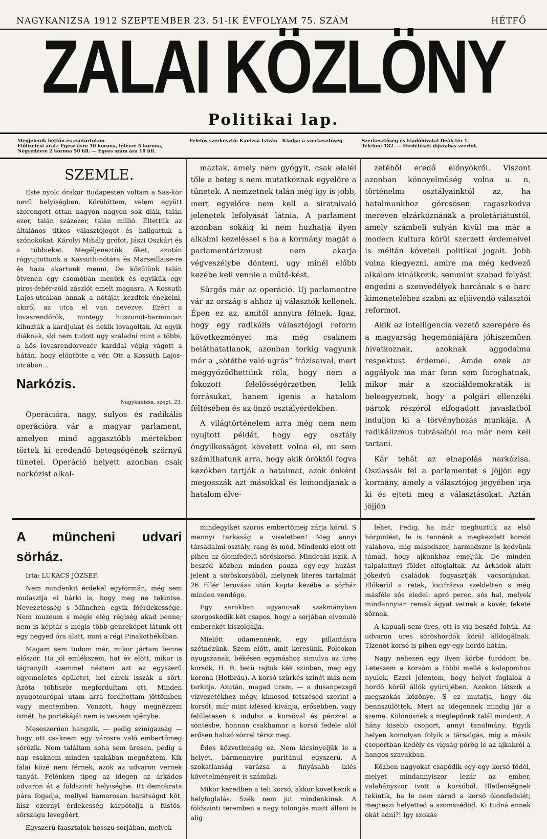NAGYKANIZSA 1912 SZEPTEMBER 23. 51-IK ÉVFOLYAM 75. SZÁM HÉTFŐ
ZALAI KÖZLÖNY
Politikai lap.
Megjelenik hétfőn és csütörtökön.
Előfizetési árak: Egész évre 10 korona, félévre 5 korona, Negyedévre 2 korona 50 fill. — Egyes szám ára 10 fill.
Felelős szerkesztő: Kanizsa István Kiadja: a szerkesztőség.
Szerkesztőség és kiadóhivatal Deák-tér 1.
Telefon: 182. — Hirdetések díjszabás szerint.
SZEMLE.
Este nyolc órakor Budapesten voltam a Sas-kör nevű helyiségben. Körülöttem, velem együtt szorongott ottan nagyon nagyon sok diák, talán ezer, talán százezer, talán millió. Éltettük az általános titkos választójogot és hallgattuk a szónokokat: Károlyi Mihály grófot, Jászi Oszkárt és a többieket. Megéljeneztük őket, azután rágyujtottunk a Kossuth-nótára és Marseillaise-re és haza akartunk menni. De közülünk talán ötvenen egy csomóban mentek és egyikük egy piros-fehér-zöld zászlót emelt magasra. A Kossuth Lajos-utcában annak a nótáját kezdték énekelni, akiről az utca el van nevezve. Ezért a lovasrendőrök, mintegy huszonöt-harmincan kihuzták a kardjukat és nekik lovagoltak. Az egyik diáknak, ski nem tudott ugy szaladni mint a többi, a hős lovasrendőrvezér karddal végig vágott a hátán, hogy elöntötte a vér. Ott a Kossuth Lajos-utcában...
Narkózis.
Nagykanizsa, szept. 23.
Operációra, nagy, sulyos és radikális operációra vár a magyar parlament, amelyen mind aggasztóbb mértékben törtek ki eredendő betegségének szörnyű tünetei. Operáció helyett azonban csak narkózist alkal-
maztak, amely nem gyógyit, csak elalél tőle a beteg s nem mutatkoznak egyelőre a tünetek. A nemzetnek talán még igy is jobb, mert egyelőre nem kell a siratnivaló jelenetek lefolyását látnia. A parlament azonban sokáig ki nem huzhatja ilyen alkalmi kezeléssel s ha a kormány magát a parlamentárizmust nem akarja végveszélybe dönteni, ugy minél előbb kezébe kell vennie a műtő-kést.
Sürgős már az operáció. Uj parlamentre vár az ország s ahhoz uj választók kellenek. Épen ez az, amitől annyira félnek. Igaz, hogy egy radikális választójogi reform következményei ma még csaknem beláthatatlanok, azonban torkig vagyunk már a „sötétbe való ugrás” frázisaival, mert meggyőződhettünk róla, hogy nem a fokozott felelősségérzetben lelik forrásukat, hanem igenis a hatalom féltésében és az önző osztályérdekben.
A világtörténelem arra még nem nem nyujtott példát, hogy egy osztály öngyilkosságot követett volna el, mi sem számithatunk arra, hogy akik öröktől fogva kezökben tartják a hatalmat, azok önként megosszák azt másokkal és lemondjanak a hatalom élve-
zetéből eredő előnyökről. Viszont azonban könnyelműség volna u. n. történelmi osztályainktól az, ha hatalmunkhoz görcsösen ragaszkodva mereven elzárkóznának a proletáriátustól, amely számbeli sulyán kivül ma már a modern kultura körül szerzett érdemeivel is méltán követeli politikai jogait. Jobb volna kiegyezni, amire ma még kedvező alkalom kinálkozik, semmint szabad folyást engedni a szenvedélyek harcának s e harc kimeneteléhez szabni az eljövendő választói reformot.
Akik az intelligencia vezető szerepére és a magyarság hegemóniájára jóhiszeműen hivatkoznak, azoknak aggodalma respektust érdemel. Ámde ezek az aggályok ma már fenn sem foroghatnak, mikor már a szociáldemokraták is beleegyeznek, hogy a polgári ellenzéki pártok részéről elfogadott javaslatból induljon ki a törvényhozás munkája. A radikálizmus tulzásaitól ma már nem kell tartani.
Kár tehát az elnapolás narkózisa. Oszlassák fel a parlamentet s jöjjön egy kormány, amely a választójog jegyében irja ki és ejteti meg a választásokat. Aztán jöjjön
A müncheni udvari sörház.
Irta: LUKÁCS JÓZSEF.
Nem mindenkit érdekel egyformán, még sem mulasztja el bárki is, hogy meg ne tekintse. Nevezetesség s München egyik főérdekessége. Nem muzeum s mégis elég régiség akad benne; nem is képtár s mégis több genreképet látunk ott egy negyed óra alatt, mint a régi Pinakothékában.
Magam sem tudom már, mikor jártam benne először. Ha jól emlékszem, hat év előtt, mikor is tágranyilt szemmel néztem azt az egyszerű egyemeletes épületet, hol ezrek isszák a sört. Azóta többször megfordultam ott. Minden nyugoteurópai utam arra fordítottam jöttömben vagy mentemben. Vonzott, hogy megnézzem ismét, ha portékáját nem is veszem igénybe.
Meseszerűen hangzik, — pedig szinigazság — hogy ott csaknem egy városra való embertömeg sörözik. Nem találtam soha sem üresen, pedig a nap csaknem minden szakában megnéztem. Kik falai közé nem férnek, azok az udvaron vernek tanyát. Félénken tipeg az idegen az árkádos udvaron át a földszinti helyiségbe. Itt demokrata pára fogadja, mellyel hamarosan barátságot köt, hisz ezernyi érdekesség kárpótolja a füstös, sörszagu levegőért.
Egyszerű faasztalok hosszu sorjában, melyek
mindegyikét szoros embertömeg zárja körül. S mennyi tarkaság a viseletben! Meg annyi társadalmi osztály, rang és mód. Mindenki előtt ott pihen az ólomfedelü söröskorsó. Mindenki iszik. A beszéd közben minden pauza egy-egy huzást jelent a söröskorsóból, melynek literes tartalmát 26 fillér lerovása után kapta kezébe a sörház minden vendége.
Egy sarokban ugyancsak szakmányban szorgoskodik két csapos, hogy a sorjában elvonuló emberekét kiszolgálja.
Mielőtt odamennénk, egy pillantásra szétnézünk. Szem előtt, amit keresünk. Polcokon nyugszanak, békésen egymáshoz simulva az üres korsók. H. B. betü rajtuk kék szinben, meg egy korona (Hofbräu). A korsó szürkés szinét más nem tarkitja. Azután, magad uram, — a dusanpezsgő vizvezetékhez mégy, kimosod tetszésed szerint a korsót, már mint izlésed kivánja, erősebben, vagy felületesen s indulsz a korsóval és pénzzel a söntésbe, honnan csakhamar a korsó fedele alól erősen habzó sörrel térsz meg.
Édes közvetlenség ez. Nem kicsinyeljük le a helyet, bármennyire puritánul egyszerű. A szokatlanság varázsa a finyásabb izlés követelményeit is számüzi.
Mikor kezedben a teli korsó, akkor következik a helyfoglalás. Szék nem jut mindenkinek. A földszinti teremben a nagy tolongás miatt állani is alig
lehet. Pedig, ha már meghuztuk az első hörpintést, le is tennénk a megkezdett korsót valahova, mig másodszor, harmadszor is kedvünk támad, hogy ajkunkhoz emeljük. De minden talpalattnyi földet elfoglaltak. Az árkádok alatt jókedvü családok fogyasztják vacsorájukat. Előkerül a retek, kicifrázva szeldelten s még másféle sós eledel: apró perec, sós hal, melyek mindannyian remek ágyat vetnek a kövér, fekete sörnek.
A kapualj sem üres, ott is vig beszéd folyik. Az udvaron üres söröshordók körül álldogálnak. Tizenöt korsó is pihen egy-egy hordó hátán.
Nagy nehezen egy ilyen körbe furódom be. Leteszem a korsóm a többi mellé s kalapomhoz nyulok. Ezzel jelentem, hogy helyet foglalok a hordó körül állók gyürüjében. Azokon látszik a megszokás közönye. S ez mutatja, hogy ők bennszülöttek. Mert az idegennek mindig jár a szeme. Különösnek s meglepőnek talál mindent. A hány kisebb csoport, annyi tanulmány. Egyik helyen komolyan folyik a társalgás, mig a másik csoportban kedély és vigság pörög le az ajkakról a hangos szavakban.
Közben nagyokat csapódik egy-egy korsó födél, melyet mindannyiszor lezár az ember, valahányszor ivott a korsóból. Illetlenségnek tekintik, ha le nem zárod a korsó ólomfedelét; megteszi helyetted a szomszédod. Ki tudná ennek okát adni?! Igy szokás